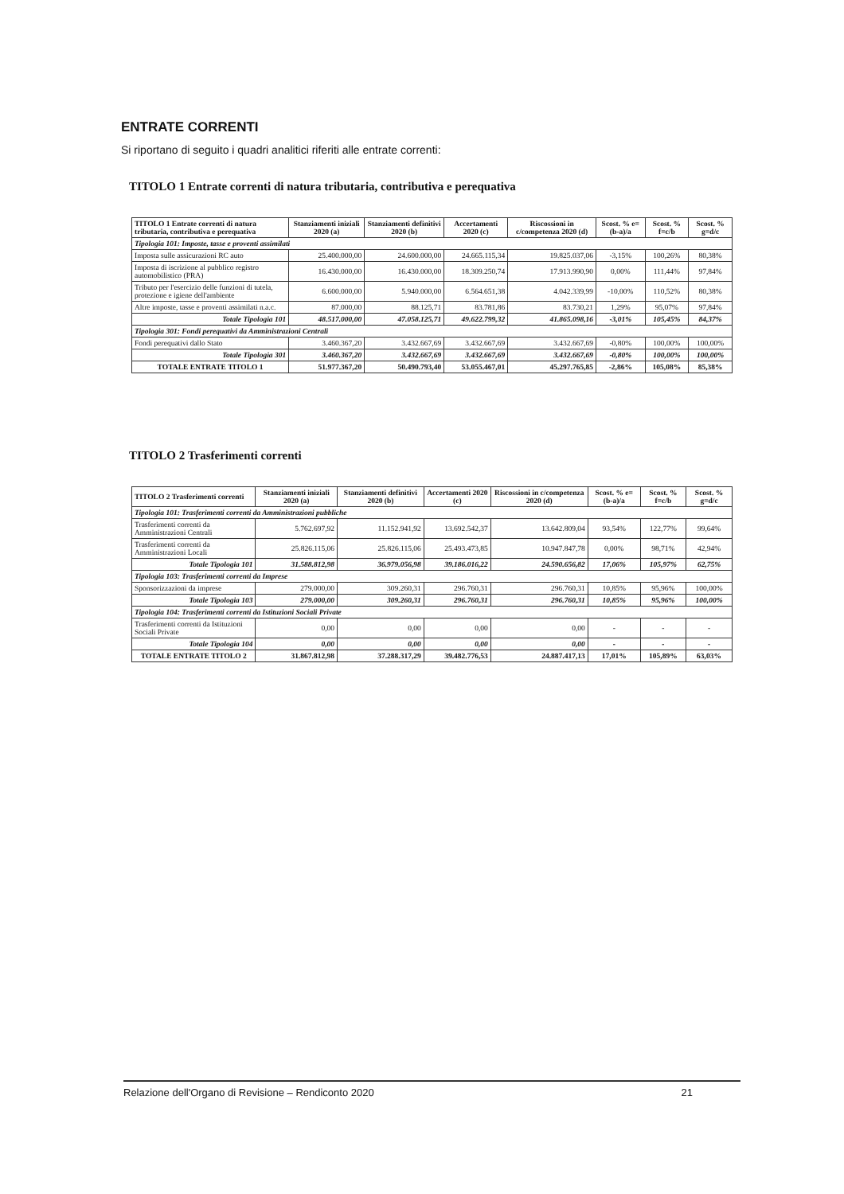ENTRATE CORRENTI
Si riportano di seguito i quadri analitici riferiti alle entrate correnti:
TITOLO 1 Entrate correnti di natura tributaria, contributiva e perequativa
| TITOLO 1 Entrate correnti di natura tributaria, contributiva e perequativa | Stanziamenti iniziali 2020 (a) | Stanziamenti definitivi 2020 (b) | Accertamenti 2020 (c) | Riscossioni in c/competenza 2020 (d) | Scost. % e=(b-a)/a | Scost. % f=c/b | Scost. % g=d/c |
| --- | --- | --- | --- | --- | --- | --- | --- |
| Tipologia 101: Imposte, tasse e proventi assimilati | | | | | | | |
| Imposta sulle assicurazioni RC auto | 25.400.000,00 | 24.600.000,00 | 24.665.115,34 | 19.825.037,06 | -3,15% | 100,26% | 80,38% |
| Imposta di iscrizione al pubblico registro automobilistico (PRA) | 16.430.000,00 | 16.430.000,00 | 18.309.250,74 | 17.913.990,90 | 0,00% | 111,44% | 97,84% |
| Tributo per l'esercizio delle funzioni di tutela, protezione e igiene dell'ambiente | 6.600.000,00 | 5.940.000,00 | 6.564.651,38 | 4.042.339,99 | -10,00% | 110,52% | 80,38% |
| Altre imposte, tasse e proventi assimilati n.a.c. | 87.000,00 | 88.125,71 | 83.781,86 | 83.730,21 | 1,29% | 95,07% | 97,84% |
| Totale Tipologia 101 | 48.517.000,00 | 47.058.125,71 | 49.622.799,32 | 41.865.098,16 | -3,01% | 105,45% | 84,37% |
| Tipologia 301: Fondi perequativi da Amministrazioni Centrali | | | | | | | |
| Fondi perequativi dallo Stato | 3.460.367,20 | 3.432.667,69 | 3.432.667,69 | 3.432.667,69 | -0,80% | 100,00% | 100,00% |
| Totale Tipologia 301 | 3.460.367,20 | 3.432.667,69 | 3.432.667,69 | 3.432.667,69 | -0,80% | 100,00% | 100,00% |
| TOTALE ENTRATE TITOLO 1 | 51.977.367,20 | 50.490.793,40 | 53.055.467,01 | 45.297.765,85 | -2,86% | 105,08% | 85,38% |
TITOLO 2 Trasferimenti correnti
| TITOLO 2 Trasferimenti correnti | Stanziamenti iniziali 2020 (a) | Stanziamenti definitivi 2020 (b) | Accertamenti 2020 (c) | Riscossioni in c/competenza 2020 (d) | Scost. % e=(b-a)/a | Scost. % f=c/b | Scost. % g=d/c |
| --- | --- | --- | --- | --- | --- | --- | --- |
| Tipologia 101: Trasferimenti correnti da Amministrazioni pubbliche | | | | | | | |
| Trasferimenti correnti da Amministrazioni Centrali | 5.762.697,92 | 11.152.941,92 | 13.692.542,37 | 13.642.809,04 | 93,54% | 122,77% | 99,64% |
| Trasferimenti correnti da Amministrazioni Locali | 25.826.115,06 | 25.826.115,06 | 25.493.473,85 | 10.947.847,78 | 0,00% | 98,71% | 42,94% |
| Totale Tipologia 101 | 31.588.812,98 | 36.979.056,98 | 39.186.016,22 | 24.590.656,82 | 17,06% | 105,97% | 62,75% |
| Tipologia 103: Trasferimenti correnti da Imprese | | | | | | | |
| Sponsorizzazioni da imprese | 279.000,00 | 309.260,31 | 296.760,31 | 296.760,31 | 10,85% | 95,96% | 100,00% |
| Totale Tipologia 103 | 279.000,00 | 309.260,31 | 296.760,31 | 296.760,31 | 10,85% | 95,96% | 100,00% |
| Tipologia 104: Trasferimenti correnti da Istituzioni Sociali Private | | | | | | | |
| Trasferimenti correnti da Istituzioni Sociali Private | 0,00 | 0,00 | 0,00 | 0,00 | - | - | - |
| Totale Tipologia 104 | 0,00 | 0,00 | 0,00 | 0,00 | - | - | - |
| TOTALE ENTRATE TITOLO 2 | 31.867.812,98 | 37.288.317,29 | 39.482.776,53 | 24.887.417,13 | 17,01% | 105,89% | 63,03% |
Relazione dell'Organo di Revisione – Rendiconto 2020 21